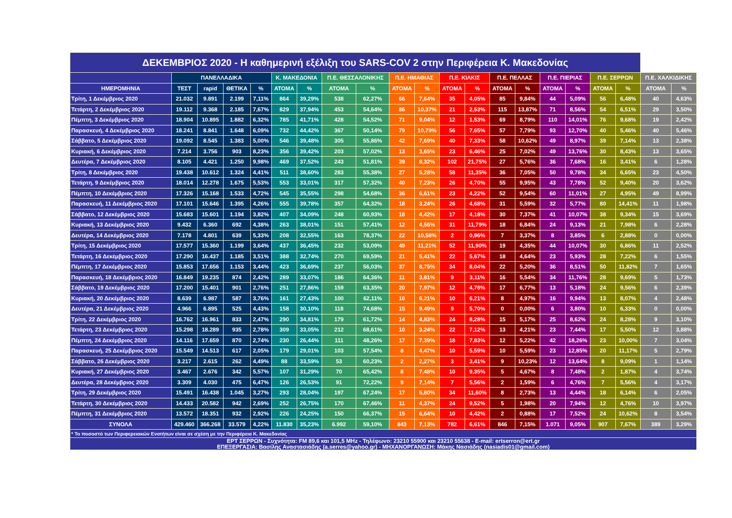| ΔΕΚΕΜΒΡΙΟΣ 2020 - Η καθημερινή εξέλιξη του SARS-COV 2 στην Περιφέρεια Κ. Μακεδονίας | | | | | | | | | | | | | | | | | | | | |
| --- | --- | --- | --- | --- | --- | --- | --- | --- | --- | --- | --- | --- | --- | --- | --- | --- | --- | --- | --- | --- |
| | ΠΑΝΕΛΛΑΔΙΚΑ | | | | Κ. ΜΑΚΕΔΟΝΙΑ | | Π.Ε. ΘΕΣΣΑΛΟΝΙΚΗΣ | | Π.Ε. ΗΜΑΘΙΑΣ | | Π.Ε. ΚΙΛΚΙΣ | | Π.Ε. ΠΕΛΛΑΣ | | Π.Ε. ΠΙΕΡΙΑΣ | | Π.Ε. ΣΕΡΡΩΝ | | Π.Ε. ΧΑΛΚΙΔΙΚΗΣ | |
| ΗΜΕΡΟΜΗΝΙΑ | ΤΕΣΤ | rapid | ΘΕΤΙΚΑ | % | ΑΤΟΜΑ | % | ΑΤΟΜΑ | % | ΑΤΟΜΑ | % | ΑΤΟΜΑ | % | ΑΤΟΜΑ | % | ΑΤΟΜΑ | % | ΑΤΟΜΑ | % | ΑΤΟΜΑ | % |
| Τρίτη, 1 Δεκέμβριος 2020 | 21.032 | 9.891 | 2.199 | 7,11% | 864 | 39,29% | 538 | 62,27% | 66 | 7,64% | 35 | 4,05% | 85 | 9,84% | 44 | 5,09% | 56 | 6,48% | 40 | 4,63% |
| Τετάρτη, 2 Δεκέμβριος 2020 | 19.112 | 9.368 | 2.185 | 7,67% | 829 | 37,94% | 453 | 54,64% | 86 | 10,37% | 21 | 2,53% | 115 | 13,87% | 71 | 8,56% | 54 | 6,51% | 29 | 3,50% |
| Πέμπτη, 3 Δεκέμβριος 2020 | 18.904 | 10.895 | 1.882 | 6,32% | 785 | 41,71% | 428 | 54,52% | 71 | 9,04% | 12 | 1,53% | 69 | 8,79% | 110 | 14,01% | 76 | 9,68% | 19 | 2,42% |
| Παρασκευή, 4 Δεκέμβριος 2020 | 18.241 | 8.841 | 1.648 | 6,09% | 732 | 44,42% | 367 | 50,14% | 79 | 10,79% | 56 | 7,65% | 57 | 7,79% | 93 | 12,70% | 40 | 5,46% | 40 | 5,46% |
| Σάββατο, 5 Δεκέμβριος 2020 | 19.092 | 8.545 | 1.383 | 5,00% | 546 | 39,48% | 305 | 55,86% | 42 | 7,69% | 40 | 7,33% | 58 | 10,62% | 49 | 8,97% | 39 | 7,14% | 13 | 2,38% |
| Κυριακή, 6 Δεκέμβριος 2020 | 7.214 | 3.756 | 903 | 8,23% | 356 | 39,42% | 203 | 57,02% | 13 | 3,65% | 23 | 6,46% | 25 | 7,02% | 49 | 13,76% | 30 | 8,43% | 13 | 3,65% |
| Δευτέρα, 7 Δεκέμβριος 2020 | 8.105 | 4.421 | 1.250 | 9,98% | 469 | 37,52% | 243 | 51,81% | 39 | 8,32% | 102 | 21,75% | 27 | 5,76% | 36 | 7,68% | 16 | 3,41% | 6 | 1,28% |
| Τρίτη, 8 Δεκέμβριος 2020 | 19.438 | 10.612 | 1.324 | 4,41% | 511 | 38,60% | 283 | 55,38% | 27 | 5,28% | 58 | 11,35% | 36 | 7,05% | 50 | 9,78% | 34 | 6,65% | 23 | 4,50% |
| Τετάρτη, 9 Δεκέμβριος 2020 | 18.014 | 12.278 | 1.675 | 5,53% | 553 | 33,01% | 317 | 57,32% | 40 | 7,23% | 26 | 4,70% | 55 | 9,95% | 43 | 7,78% | 52 | 9,40% | 20 | 3,62% |
| Πέμπτη, 10 Δεκέμβριος 2020 | 17.326 | 15.168 | 1.533 | 4,72% | 545 | 35,55% | 298 | 54,68% | 36 | 6,61% | 23 | 4,22% | 52 | 9,54% | 60 | 11,01% | 27 | 4,95% | 49 | 8,99% |
| Παρασκευή, 11 Δεκέμβριος 2020 | 17.101 | 15.646 | 1.395 | 4,26% | 555 | 39,78% | 357 | 64,32% | 18 | 3,24% | 26 | 4,68% | 31 | 5,59% | 32 | 5,77% | 80 | 14,41% | 11 | 1,98% |
| Σάββατο, 12 Δεκέμβριος 2020 | 15.683 | 15.601 | 1.194 | 3,82% | 407 | 34,09% | 248 | 60,93% | 18 | 4,42% | 17 | 4,18% | 30 | 7,37% | 41 | 10,07% | 38 | 9,34% | 15 | 3,69% |
| Κυριακή, 13 Δεκέμβριος 2020 | 9.432 | 6.360 | 692 | 4,38% | 263 | 38,01% | 151 | 57,41% | 12 | 4,56% | 31 | 11,79% | 18 | 6,84% | 24 | 9,13% | 21 | 7,98% | 6 | 2,28% |
| Δευτέρα, 14 Δεκέμβριος 2020 | 7.178 | 4.801 | 639 | 5,33% | 208 | 32,55% | 163 | 78,37% | 22 | 10,58% | 2 | 0,96% | 7 | 3,37% | 8 | 3,85% | 6 | 2,88% | 0 | 0,00% |
| Τρίτη, 15 Δεκέμβριος 2020 | 17.577 | 15.360 | 1.199 | 3,64% | 437 | 36,45% | 232 | 53,09% | 49 | 11,21% | 52 | 11,90% | 19 | 4,35% | 44 | 10,07% | 30 | 6,86% | 11 | 2,52% |
| Τετάρτη, 16 Δεκέμβριος 2020 | 17.290 | 16.437 | 1.185 | 3,51% | 388 | 32,74% | 270 | 69,59% | 21 | 5,41% | 22 | 5,67% | 18 | 4,64% | 23 | 5,93% | 28 | 7,22% | 6 | 1,55% |
| Πέμπτη, 17 Δεκέμβριος 2020 | 15.853 | 17.656 | 1.153 | 3,44% | 423 | 36,69% | 237 | 56,03% | 37 | 8,75% | 34 | 8,04% | 22 | 5,20% | 36 | 8,51% | 50 | 11,82% | 7 | 1,65% |
| Παρασκευή, 18 Δεκέμβριος 2020 | 16.849 | 19.235 | 874 | 2,42% | 289 | 33,07% | 186 | 64,36% | 11 | 3,81% | 9 | 3,11% | 16 | 5,54% | 34 | 11,76% | 28 | 9,69% | 5 | 1,73% |
| Σάββατο, 19 Δεκέμβριος 2020 | 17.200 | 15.401 | 901 | 2,76% | 251 | 27,86% | 159 | 63,35% | 20 | 7,97% | 12 | 4,78% | 17 | 6,77% | 13 | 5,18% | 24 | 9,56% | 6 | 2,39% |
| Κυριακή, 20 Δεκέμβριος 2020 | 8.639 | 6.987 | 587 | 3,76% | 161 | 27,43% | 100 | 62,11% | 10 | 6,21% | 10 | 6,21% | 8 | 4,97% | 16 | 9,94% | 13 | 8,07% | 4 | 2,48% |
| Δευτέρα, 21 Δεκέμβριος 2020 | 4.966 | 6.895 | 525 | 4,43% | 158 | 30,10% | 118 | 74,68% | 15 | 9,49% | 9 | 5,70% | 0 | 0,00% | 6 | 3,80% | 10 | 6,33% | 0 | 0,00% |
| Τρίτη, 22 Δεκέμβριος 2020 | 16.762 | 16.961 | 833 | 2,47% | 290 | 34,81% | 179 | 61,72% | 14 | 4,83% | 24 | 8,28% | 15 | 5,17% | 25 | 8,62% | 24 | 8,28% | 9 | 3,10% |
| Τετάρτη, 23 Δεκέμβριος 2020 | 15.298 | 18.289 | 935 | 2,78% | 309 | 33,05% | 212 | 68,61% | 10 | 3,24% | 22 | 7,12% | 13 | 4,21% | 23 | 7,44% | 17 | 5,50% | 12 | 3,88% |
| Πέμπτη, 24 Δεκέμβριος 2020 | 14.116 | 17.659 | 870 | 2,74% | 230 | 26,44% | 111 | 48,26% | 17 | 7,39% | 18 | 7,83% | 12 | 5,22% | 42 | 18,26% | 23 | 10,00% | 7 | 3,04% |
| Παρασκευή, 25 Δεκέμβριος 2020 | 15.549 | 14.513 | 617 | 2,05% | 179 | 29,01% | 103 | 57,54% | 8 | 4,47% | 10 | 5,59% | 10 | 5,59% | 23 | 12,85% | 20 | 11,17% | 5 | 2,79% |
| Σάββατο, 26 Δεκέμβριος 2020 | 3.217 | 2.615 | 262 | 4,49% | 88 | 33,59% | 53 | 60,23% | 2 | 2,27% | 3 | 3,41% | 9 | 10,23% | 12 | 13,64% | 8 | 9,09% | 1 | 1,14% |
| Κυριακή, 27 Δεκέμβριος 2020 | 3.467 | 2.676 | 342 | 5,57% | 107 | 31,29% | 70 | 65,42% | 8 | 7,48% | 10 | 9,35% | 5 | 4,67% | 8 | 7,48% | 2 | 1,87% | 4 | 3,74% |
| Δευτέρα, 28 Δεκέμβριος 2020 | 3.309 | 4.030 | 475 | 6,47% | 126 | 26,53% | 91 | 72,22% | 9 | 7,14% | 7 | 5,56% | 2 | 1,59% | 6 | 4,76% | 7 | 5,56% | 4 | 3,17% |
| Τρίτη, 29 Δεκέμβριος 2020 | 15.491 | 16.438 | 1.045 | 3,27% | 293 | 28,04% | 197 | 67,24% | 17 | 5,80% | 34 | 11,60% | 8 | 2,73% | 13 | 4,44% | 18 | 6,14% | 6 | 2,05% |
| Τετάρτη, 30 Δεκέμβριος 2020 | 14.433 | 20.582 | 942 | 2,69% | 252 | 26,75% | 170 | 67,46% | 11 | 4,37% | 24 | 9,52% | 5 | 1,98% | 20 | 7,94% | 12 | 4,76% | 10 | 3,97% |
| Πέμπτη, 31 Δεκέμβριος 2020 | 13.572 | 18.351 | 932 | 2,92% | 226 | 24,25% | 150 | 66,37% | 15 | 6,64% | 10 | 4,42% | 2 | 0,88% | 17 | 7,52% | 24 | 10,62% | 8 | 3,54% |
| ΣΥΝΟΛΑ | 429.460 | 366.268 | 33.579 | 4,22% | 11.830 | 35,23% | 6.992 | 59,10% | 843 | 7,13% | 782 | 6,61% | 846 | 7,15% | 1.071 | 9,05% | 907 | 7,67% | 389 | 3,29% |
| * Το ποσοστό των Περιφερειακών Ενοτήτων είναι σε σχέση με την Περιφέρεια Κ. Μακεδονίας | | | | | | | | | | | | | | | | | | | | |
| ΕΡΤ ΣΕΡΡΩΝ - Συχνότητα: FM 89,6 και 101,5 MHz - Τηλέφωνο: 23210 55900 και 23210 55638 - E-mail: ertserron@ert.gr ΕΠΕΞΕΡΓΑΣΙΑ: Βασίλης Αναστασιάδης (a.serres@yahoo.gr) - ΜΗΧΑΝΟΡΓΑΝΩΣΗ: Μάκης Νασιάδης (nasiadis01@gmail.com) | | | | | | | | | | | | | | | | | | | | |